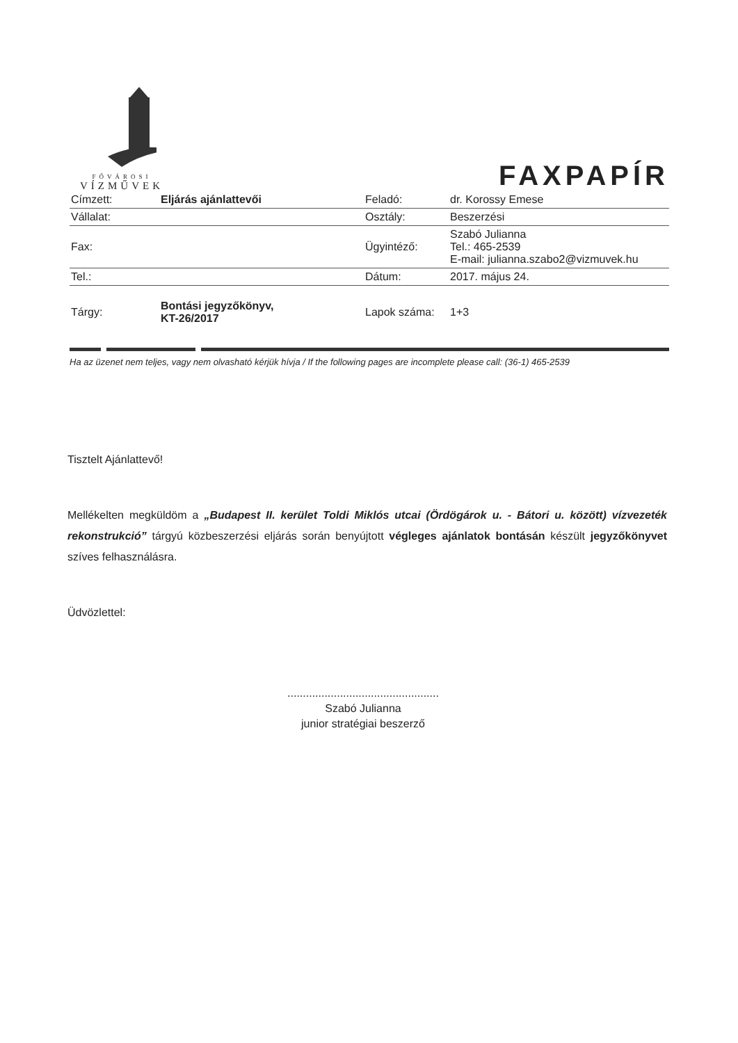FŐVÁROSI
VÍZMŰVEK
FAXPAPÍR
| Címzett: | Eljárás ajánlattevői | Feladó: | dr. Korossy Emese |
| Vállalat: | | Osztály: | Beszerzési |
| Fax: | | Ügyintéző: | Szabó Julianna Tel.: 465-2539 E-mail: julianna.szabo2@vizmuvek.hu |
| Tel.: | | Dátum: | 2017. május 24. |
| Tárgy: | Bontási jegyzőkönyv, KT-26/2017 | Lapok száma: | 1+3 |
Ha az üzenet nem teljes, vagy nem olvasható kérjük hívja / If the following pages are incomplete please call: (36-1) 465-2539
Tisztelt Ajánlattevő!
Mellékelten megküldöm a „Budapest II. kerület Toldi Miklós utcai (Ördögárok u. - Bátori u. között) vízvezeték rekonstrukció” tárgyú közbeszerzési eljárás során benyújtott végleges ajánlatok bontásán készült jegyzőkönyvet szíves felhasználásra.
Üdvözlettel:
.................................................
Szabó Julianna
junior stratégiai beszerző